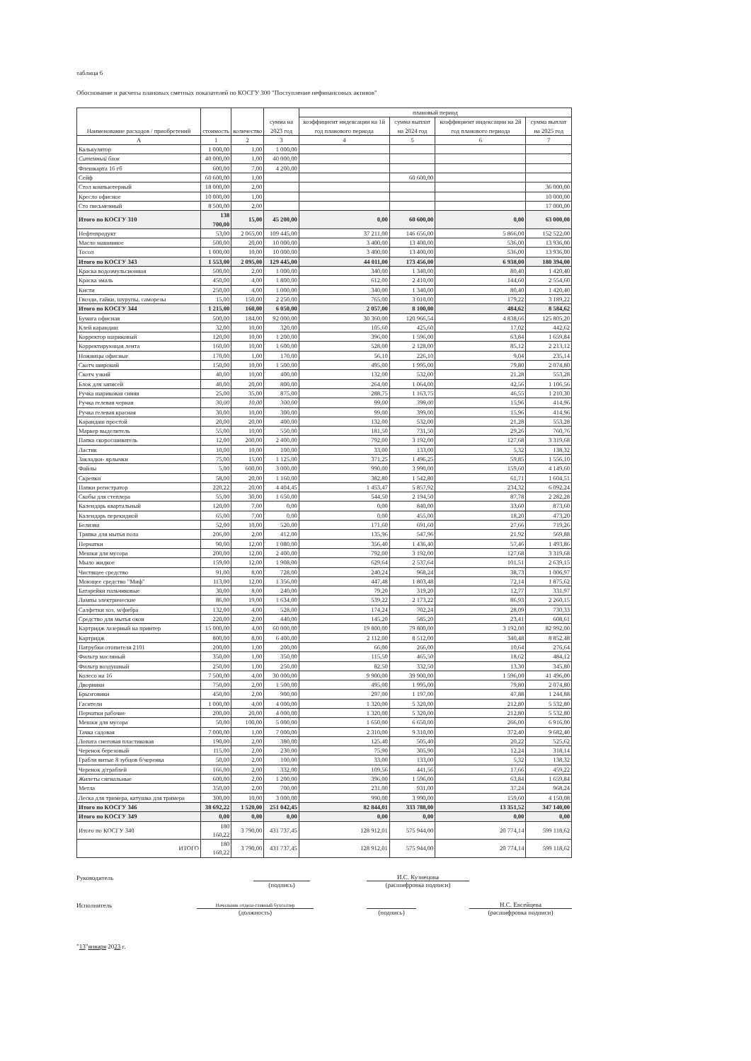таблица 6
Обоснование и расчеты плановых сметных показателей по КОСГУ 300 "Поступление нефинансовых активов"
| Наименование расходов / приобретений | стоимость | количество | сумма на 2023 год | плановый период | | | |
| --- | --- | --- | --- | --- | --- | --- | --- |
| | | | | коэффициент индексации на 1й год планового периода | сумма выплат на 2024 год | коэффициент индексации на 2й год планового периода | сумма выплат на 2025 год |
| А | 1 | 2 | 3 | 4 | 5 | 6 | 7 |
| Калькулятор | 1 000,00 | 1,00 | 1 000,00 | | | | |
| Ситемный блок | 40 000,00 | 1,00 | 40 000,00 | | | | |
| Флешкарта 16 гб | 600,00 | 7,00 | 4 200,00 | | | | |
| Сейф | 60 600,00 | 1,00 | | | 60 600,00 | | |
| Стол компьютерный | 18 000,00 | 2,00 | | | | | 36 000,00 |
| Кресло офисное | 10 000,00 | 1,00 | | | | | 10 000,00 |
| Сто письменный | 8 500,00 | 2,00 | | | | | 17 000,00 |
| Итого по КОСГУ 310 | 138 700,00 | 15,00 | 45 200,00 | 0,00 | 60 600,00 | 0,00 | 63 000,00 |
| Нефтепродукт | 53,00 | 2 065,00 | 109 445,00 | 37 211,00 | 146 656,00 | 5 866,00 | 152 522,00 |
| Масло машинное | 500,00 | 20,00 | 10 000,00 | 3 400,00 | 13 400,00 | 536,00 | 13 936,00 |
| Тосол | 1 000,00 | 10,00 | 10 000,00 | 3 400,00 | 13 400,00 | 536,00 | 13 936,00 |
| Итого по КОСГУ 343 | 1 553,00 | 2 095,00 | 129 445,00 | 44 011,00 | 173 456,00 | 6 938,00 | 180 394,00 |
| Краска водоэмульсионная | 500,00 | 2,00 | 1 000,00 | 340,00 | 1 340,00 | 80,40 | 1 420,40 |
| Краска эмаль | 450,00 | 4,00 | 1 800,00 | 612,00 | 2 410,00 | 144,60 | 2 554,60 |
| Кисти | 250,00 | 4,00 | 1 000,00 | 340,00 | 1 340,00 | 80,40 | 1 420,40 |
| Гвозди, гайки, шурупы, саморезы | 15,00 | 150,00 | 2 250,00 | 765,00 | 3 010,00 | 179,22 | 3 189,22 |
| Итого по КОСГУ 344 | 1 215,00 | 160,00 | 6 050,00 | 2 057,00 | 8 100,00 | 484,62 | 8 584,62 |
| Бумага офисная | 500,00 | 184,00 | 92 000,00 | 30 360,00 | 120 966,54 | 4 838,66 | 125 805,20 |
| Клей карандаш | 32,00 | 10,00 | 320,00 | 105,60 | 425,60 | 17,02 | 442,62 |
| Корректор шариковый | 120,00 | 10,00 | 1 200,00 | 396,00 | 1 596,00 | 63,84 | 1 659,84 |
| Корректирующая лента | 160,00 | 10,00 | 1 600,00 | 528,00 | 2 128,00 | 85,12 | 2 213,12 |
| Ножницы офисные | 170,00 | 1,00 | 170,00 | 56,10 | 226,10 | 9,04 | 235,14 |
| Скотч широкий | 150,00 | 10,00 | 1 500,00 | 495,00 | 1 995,00 | 79,80 | 2 074,80 |
| Скотч узкий | 40,00 | 10,00 | 400,00 | 132,00 | 532,00 | 21,28 | 553,28 |
| Блок для записей | 40,00 | 20,00 | 800,00 | 264,00 | 1 064,00 | 42,56 | 1 106,56 |
| Ручка шариковая синяя | 25,00 | 35,00 | 875,00 | 288,75 | 1 163,75 | 46,55 | 1 210,30 |
| Ручка гелевая черная | 30,00 | 10,00 | 300,00 | 99,00 | 399,00 | 15,96 | 414,96 |
| Ручка гелевая красная | 30,00 | 10,00 | 300,00 | 99,00 | 399,00 | 15,96 | 414,96 |
| Карандаш простой | 20,00 | 20,00 | 400,00 | 132,00 | 532,00 | 21,28 | 553,28 |
| Маркер выделитель | 55,00 | 10,00 | 550,00 | 181,50 | 731,50 | 29,26 | 760,76 |
| Папка скоросшиватель | 12,00 | 200,00 | 2 400,00 | 792,00 | 3 192,00 | 127,68 | 3 319,68 |
| Ластик | 10,00 | 10,00 | 100,00 | 33,00 | 133,00 | 5,32 | 138,32 |
| Закладки- ярлычки | 75,00 | 15,00 | 1 125,00 | 371,25 | 1 496,25 | 59,85 | 1 556,10 |
| Файлы | 5,00 | 600,00 | 3 000,00 | 990,00 | 3 990,00 | 159,60 | 4 149,60 |
| Скрепки | 58,00 | 20,00 | 1 160,00 | 382,80 | 1 542,80 | 61,71 | 1 604,51 |
| Папки регистратор | 220,22 | 20,00 | 4 404,45 | 1 453,47 | 5 857,92 | 234,32 | 6 092,24 |
| Скобы для степлера | 55,00 | 30,00 | 1 650,00 | 544,50 | 2 194,50 | 87,78 | 2 282,28 |
| Календарь квартальный | 120,00 | 7,00 | 0,00 | 0,00 | 840,00 | 33,60 | 873,60 |
| Календарь перекидной | 65,00 | 7,00 | 0,00 | 0,00 | 455,00 | 18,20 | 473,20 |
| Белизна | 52,00 | 10,00 | 520,00 | 171,60 | 691,60 | 27,66 | 719,26 |
| Тряпка для мытья пола | 206,00 | 2,00 | 412,00 | 135,96 | 547,96 | 21,92 | 569,88 |
| Перчатки | 90,00 | 12,00 | 1 080,00 | 356,40 | 1 436,40 | 57,46 | 1 493,86 |
| Мешки для мусора | 200,00 | 12,00 | 2 400,00 | 792,00 | 3 192,00 | 127,68 | 3 319,68 |
| Мыло жидкое | 159,00 | 12,00 | 1 908,00 | 629,64 | 2 537,64 | 101,51 | 2 639,15 |
| Чистящее средство | 91,00 | 8,00 | 728,00 | 240,24 | 968,24 | 38,73 | 1 006,97 |
| Моющее средство "Миф" | 113,00 | 12,00 | 1 356,00 | 447,48 | 1 803,48 | 72,14 | 1 875,62 |
| Батарейки пальчиковые | 30,00 | 8,00 | 240,00 | 79,20 | 319,20 | 12,77 | 331,97 |
| Лампы электрические | 86,00 | 19,00 | 1 634,00 | 539,22 | 2 173,22 | 86,93 | 2 260,15 |
| Салфетки хоз. м/фибра | 132,00 | 4,00 | 528,00 | 174,24 | 702,24 | 28,09 | 730,33 |
| Средство для мытья окон | 220,00 | 2,00 | 440,00 | 145,20 | 585,20 | 23,41 | 608,61 |
| Картридж лазерный на принтер | 15 000,00 | 4,00 | 60 000,00 | 19 800,00 | 79 800,00 | 3 192,00 | 82 992,00 |
| Картридж | 800,00 | 8,00 | 6 400,00 | 2 112,00 | 8 512,00 | 340,48 | 8 852,48 |
| Патрубки отопителя 2101 | 200,00 | 1,00 | 200,00 | 66,00 | 266,00 | 10,64 | 276,64 |
| Фильтр масляный | 350,00 | 1,00 | 350,00 | 115,50 | 465,50 | 18,62 | 484,12 |
| Фильтр воздушный | 250,00 | 1,00 | 250,00 | 82,50 | 332,50 | 13,30 | 345,80 |
| Колесо на 16 | 7 500,00 | 4,00 | 30 000,00 | 9 900,00 | 39 900,00 | 1 596,00 | 41 496,00 |
| Дворники | 750,00 | 2,00 | 1 500,00 | 495,00 | 1 995,00 | 79,80 | 2 074,80 |
| Брызговики | 450,00 | 2,00 | 900,00 | 297,00 | 1 197,00 | 47,88 | 1 244,88 |
| Гасители | 1 000,00 | 4,00 | 4 000,00 | 1 320,00 | 5 320,00 | 212,80 | 5 532,80 |
| Перчатки рабочие | 200,00 | 20,00 | 4 000,00 | 1 320,00 | 5 320,00 | 212,80 | 5 532,80 |
| Мешки для мусора | 50,00 | 100,00 | 5 000,00 | 1 650,00 | 6 650,00 | 266,00 | 6 916,00 |
| Тачка садовая | 7 000,00 | 1,00 | 7 000,00 | 2 310,00 | 9 310,00 | 372,40 | 9 682,40 |
| Лопата снеговая пластиковая | 190,00 | 2,00 | 380,00 | 125,40 | 505,40 | 20,22 | 525,62 |
| Черенок березовый | 115,00 | 2,00 | 230,00 | 75,90 | 305,90 | 12,24 | 318,14 |
| Грабли витые 8 зубцов б/черенка | 50,00 | 2,00 | 100,00 | 33,00 | 133,00 | 5,32 | 138,32 |
| Черенок д/граблей | 166,00 | 2,00 | 332,00 | 109,56 | 441,56 | 17,66 | 459,22 |
| Жилеты сигнальные | 600,00 | 2,00 | 1 200,00 | 396,00 | 1 596,00 | 63,84 | 1 659,84 |
| Метла | 350,00 | 2,00 | 700,00 | 231,00 | 931,00 | 37,24 | 968,24 |
| Леска для тримера, катушка для тримера | 300,00 | 10,00 | 3 000,00 | 990,00 | 3 990,00 | 159,60 | 4 150,08 |
| Итого по КОСГУ 346 | 38 692,22 | 1 520,00 | 251 042,45 | 82 844,01 | 333 788,00 | 13 351,52 | 347 140,00 |
| Итого по КОСГУ 349 | 0,00 | 0,00 | 0,00 | 0,00 | 0,00 | 0,00 | 0,00 |
| Итого по КОСГУ 340 | 180 160,22 | 3 790,00 | 431 737,45 | 128 912,01 | 575 944,00 | 20 774,14 | 599 118,62 |
| ИТОГО | 180 160,22 | 3 790,00 | 431 737,45 | 128 912,01 | 575 944,00 | 20 774,14 | 599 118,62 |
Руководитель
И.С. Кузнецова
(подпись)
(расшифровка подписи)
Исполнитель
Начальник отдела-главный бухгалтер
Н.С. Евсейцева
(должность)
(подпись)
(расшифровка подписи)
"13"января 2023 г.